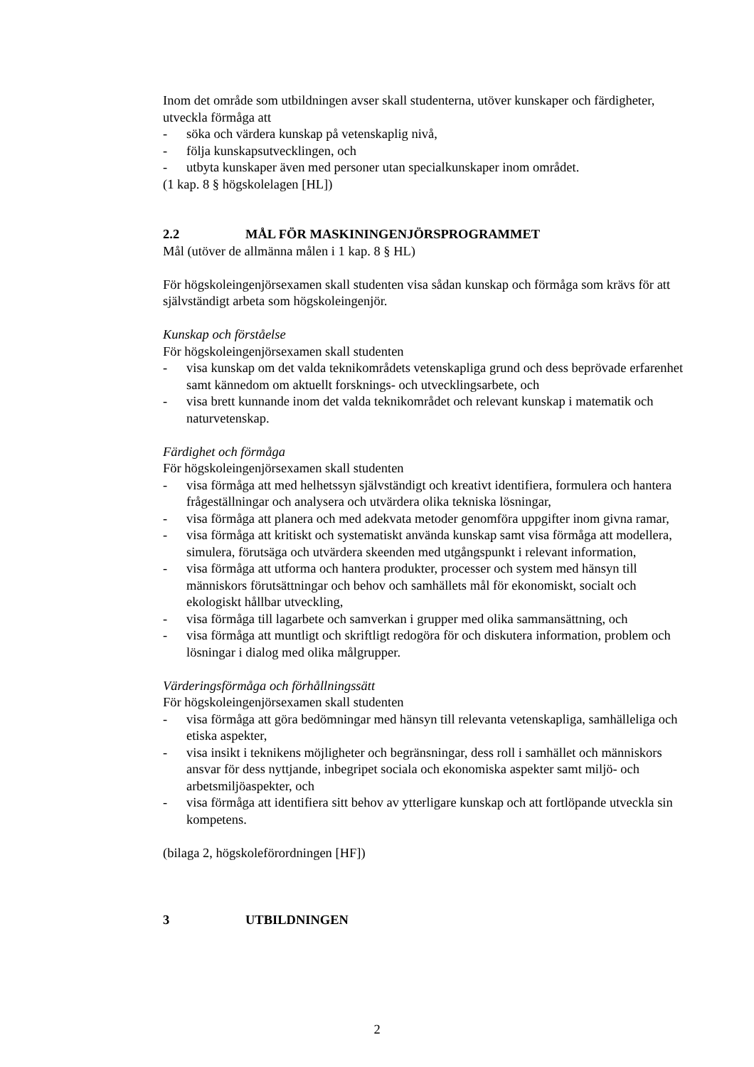Inom det område som utbildningen avser skall studenterna, utöver kunskaper och färdigheter, utveckla förmåga att
- söka och värdera kunskap på vetenskaplig nivå,
- följa kunskapsutvecklingen, och
- utbyta kunskaper även med personer utan specialkunskaper inom området.
(1 kap. 8 § högskolelagen [HL])
2.2 MÅL FÖR MASKININGENJÖRSPROGRAMMET
Mål (utöver de allmänna målen i 1 kap. 8 § HL)
För högskoleingenjörsexamen skall studenten visa sådan kunskap och förmåga som krävs för att självständigt arbeta som högskoleingenjör.
Kunskap och förståelse
För högskoleingenjörsexamen skall studenten
- visa kunskap om det valda teknikområdets vetenskapliga grund och dess beprövade erfarenhet samt kännedom om aktuellt forsknings- och utvecklingsarbete, och
- visa brett kunnande inom det valda teknikområdet och relevant kunskap i matematik och naturvetenskap.
Färdighet och förmåga
För högskoleingenjörsexamen skall studenten
- visa förmåga att med helhetssyn självständigt och kreativt identifiera, formulera och hantera frågeställningar och analysera och utvärdera olika tekniska lösningar,
- visa förmåga att planera och med adekvata metoder genomföra uppgifter inom givna ramar,
- visa förmåga att kritiskt och systematiskt använda kunskap samt visa förmåga att modellera, simulera, förutsäga och utvärdera skeenden med utgångspunkt i relevant information,
- visa förmåga att utforma och hantera produkter, processer och system med hänsyn till människors förutsättningar och behov och samhällets mål för ekonomiskt, socialt och ekologiskt hållbar utveckling,
- visa förmåga till lagarbete och samverkan i grupper med olika sammansättning, och
- visa förmåga att muntligt och skriftligt redogöra för och diskutera information, problem och lösningar i dialog med olika målgrupper.
Värderingsförmåga och förhållningssätt
För högskoleingenjörsexamen skall studenten
- visa förmåga att göra bedömningar med hänsyn till relevanta vetenskapliga, samhälleliga och etiska aspekter,
- visa insikt i teknikens möjligheter och begränsningar, dess roll i samhället och människors ansvar för dess nyttjande, inbegripet sociala och ekonomiska aspekter samt miljö- och arbetsmiljöaspekter, och
- visa förmåga att identifiera sitt behov av ytterligare kunskap och att fortlöpande utveckla sin kompetens.
(bilaga 2, högskoleförordningen [HF])
3 UTBILDNINGEN
2